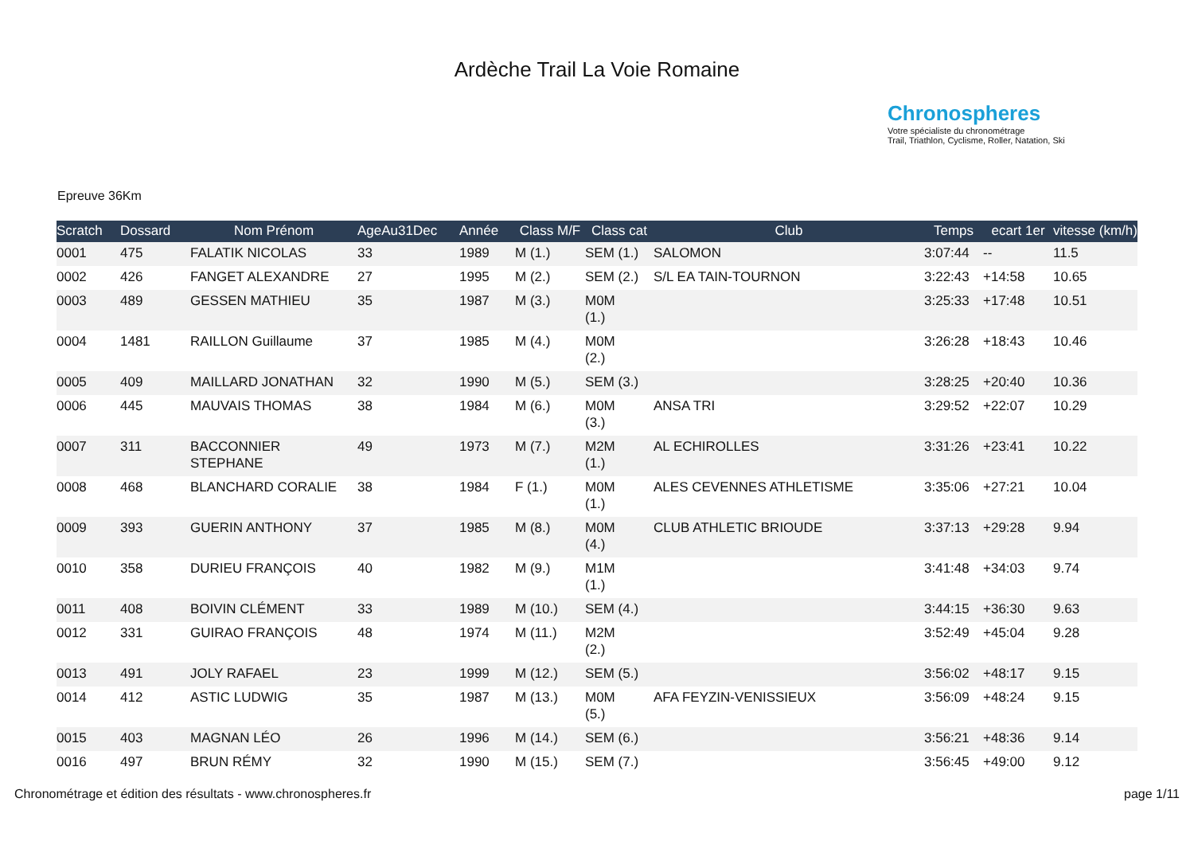Ardèche Trail La Voie Romaine
Chronospheres
Votre spécialiste du chronométrage
Trail, Triathlon, Cyclisme, Roller, Natation, Ski
Epreuve 36Km
| Scratch | Dossard | Nom Prénom | AgeAu31Dec | Année | Class M/F | Class cat | Club | Temps | ecart 1er | vitesse (km/h) |
| --- | --- | --- | --- | --- | --- | --- | --- | --- | --- | --- |
| 0001 | 475 | FALATIK NICOLAS | 33 | 1989 | M (1.) | SEM (1.) | SALOMON | 3:07:44 | -- | 11.5 |
| 0002 | 426 | FANGET ALEXANDRE | 27 | 1995 | M (2.) | SEM (2.) | S/L EA TAIN-TOURNON | 3:22:43 | +14:58 | 10.65 |
| 0003 | 489 | GESSEN MATHIEU | 35 | 1987 | M (3.) | M0M (1.) | | 3:25:33 | +17:48 | 10.51 |
| 0004 | 1481 | RAILLON Guillaume | 37 | 1985 | M (4.) | M0M (2.) | | 3:26:28 | +18:43 | 10.46 |
| 0005 | 409 | MAILLARD JONATHAN | 32 | 1990 | M (5.) | SEM (3.) | | 3:28:25 | +20:40 | 10.36 |
| 0006 | 445 | MAUVAIS THOMAS | 38 | 1984 | M (6.) | M0M (3.) | ANSA TRI | 3:29:52 | +22:07 | 10.29 |
| 0007 | 311 | BACCONNIER STEPHANE | 49 | 1973 | M (7.) | M2M (1.) | AL ECHIROLLES | 3:31:26 | +23:41 | 10.22 |
| 0008 | 468 | BLANCHARD CORALIE | 38 | 1984 | F (1.) | M0M (1.) | ALES CEVENNES ATHLETISME | 3:35:06 | +27:21 | 10.04 |
| 0009 | 393 | GUERIN ANTHONY | 37 | 1985 | M (8.) | M0M (4.) | CLUB ATHLETIC BRIOUDE | 3:37:13 | +29:28 | 9.94 |
| 0010 | 358 | DURIEU FRANÇOIS | 40 | 1982 | M (9.) | M1M (1.) | | 3:41:48 | +34:03 | 9.74 |
| 0011 | 408 | BOIVIN CLÉMENT | 33 | 1989 | M (10.) | SEM (4.) | | 3:44:15 | +36:30 | 9.63 |
| 0012 | 331 | GUIRAO FRANÇOIS | 48 | 1974 | M (11.) | M2M (2.) | | 3:52:49 | +45:04 | 9.28 |
| 0013 | 491 | JOLY RAFAEL | 23 | 1999 | M (12.) | SEM (5.) | | 3:56:02 | +48:17 | 9.15 |
| 0014 | 412 | ASTIC LUDWIG | 35 | 1987 | M (13.) | M0M (5.) | AFA FEYZIN-VENISSIEUX | 3:56:09 | +48:24 | 9.15 |
| 0015 | 403 | MAGNAN LÉO | 26 | 1996 | M (14.) | SEM (6.) | | 3:56:21 | +48:36 | 9.14 |
| 0016 | 497 | BRUN RÉMY | 32 | 1990 | M (15.) | SEM (7.) | | 3:56:45 | +49:00 | 9.12 |
Chronométrage et édition des résultats - www.chronospheres.fr page 1/11